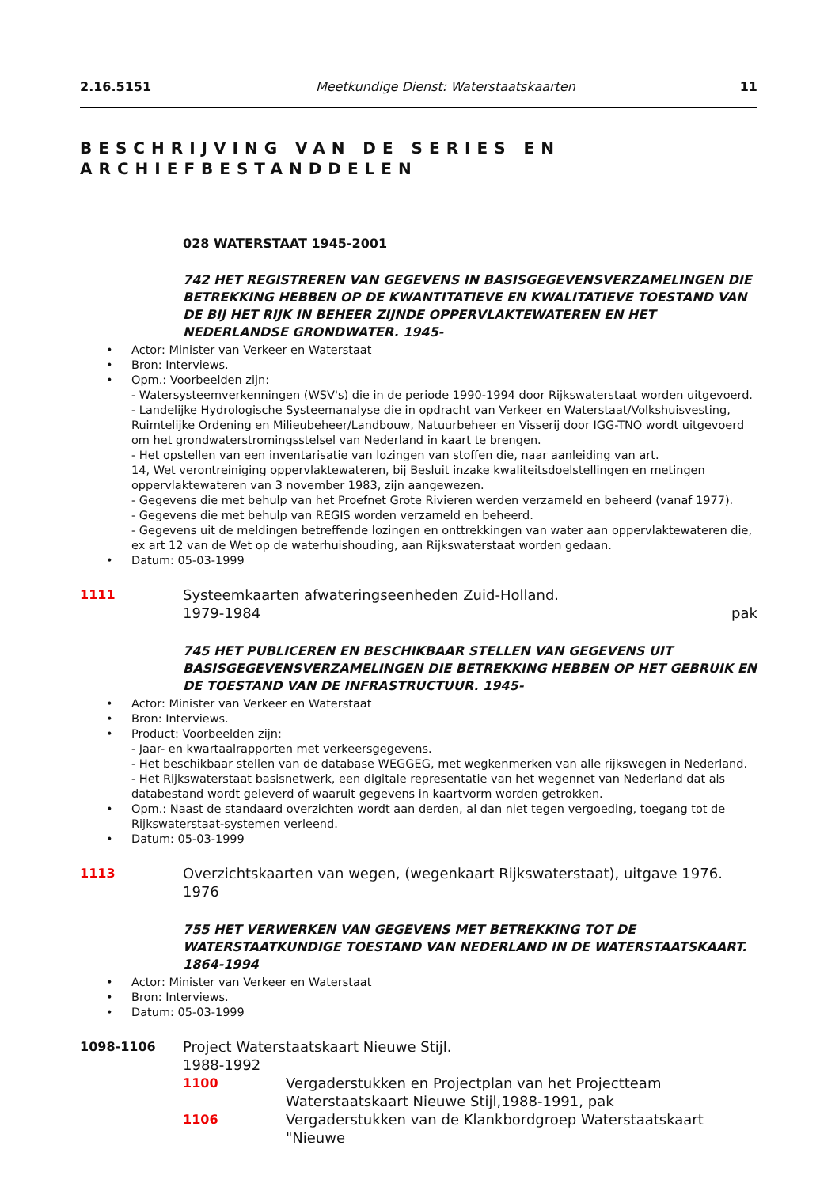2.16.5151 Meetkundige Dienst: Waterstaatskaarten 11
BESCHRIJVING VAN DE SERIES EN ARCHIEFBESTANDDELEN
028 WATERSTAAT 1945-2001
742 HET REGISTREREN VAN GEGEVENS IN BASISGEGEVENSVERZAMELINGEN DIE BETREKKING HEBBEN OP DE KWANTITATIEVE EN KWALITATIEVE TOESTAND VAN DE BIJ HET RIJK IN BEHEER ZIJNDE OPPERVLAKTEWATEREN EN HET NEDERLANDSE GRONDWATER. 1945-
• Actor: Minister van Verkeer en Waterstaat
• Bron: Interviews.
• Opm.: Voorbeelden zijn:
- Watersysteemverkenningen (WSV's) die in de periode 1990-1994 door Rijkswaterstaat worden uitgevoerd.
- Landelijke Hydrologische Systeemanalyse die in opdracht van Verkeer en Waterstaat/Volkshuisvesting, Ruimtelijke Ordening en Milieubeheer/Landbouw, Natuurbeheer en Visserij door IGG-TNO wordt uitgevoerd om het grondwaterstromingsstelsel van Nederland in kaart te brengen.
- Het opstellen van een inventarisatie van lozingen van stoffen die, naar aanleiding van art.
14, Wet verontreiniging oppervlaktewateren, bij Besluit inzake kwaliteitsdoelstellingen en metingen oppervlaktewateren van 3 november 1983, zijn aangewezen.
- Gegevens die met behulp van het Proefnet Grote Rivieren werden verzameld en beheerd (vanaf 1977).
- Gegevens die met behulp van REGIS worden verzameld en beheerd.
- Gegevens uit de meldingen betreffende lozingen en onttrekkingen van water aan oppervlaktewateren die, ex art 12 van de Wet op de waterhuishouding, aan Rijkswaterstaat worden gedaan.
• Datum: 05-03-1999
1111 Systeemkaarten afwateringseenheden Zuid-Holland.
1979-1984 pak
745 HET PUBLICEREN EN BESCHIKBAAR STELLEN VAN GEGEVENS UIT BASISGEGEVENSVERZAMELINGEN DIE BETREKKING HEBBEN OP HET GEBRUIK EN DE TOESTAND VAN DE INFRASTRUCTUUR. 1945-
• Actor: Minister van Verkeer en Waterstaat
• Bron: Interviews.
• Product: Voorbeelden zijn:
- Jaar- en kwartaalrapporten met verkeersgegevens.
- Het beschikbaar stellen van de database WEGGEG, met wegkenmerken van alle rijkswegen in Nederland.
- Het Rijkswaterstaat basisnetwerk, een digitale representatie van het wegennet van Nederland dat als databestand wordt geleverd of waaruit gegevens in kaartvorm worden getrokken.
• Opm.: Naast de standaard overzichten wordt aan derden, al dan niet tegen vergoeding, toegang tot de Rijkswaterstaat-systemen verleend.
• Datum: 05-03-1999
1113 Overzichtskaarten van wegen, (wegenkaart Rijkswaterstaat), uitgave 1976.
1976
755 HET VERWERKEN VAN GEGEVENS MET BETREKKING TOT DE WATERSTAATKUNDIGE TOESTAND VAN NEDERLAND IN DE WATERSTAATSKAART. 1864-1994
• Actor: Minister van Verkeer en Waterstaat
• Bron: Interviews.
• Datum: 05-03-1999
1098-1106 Project Waterstaatskaart Nieuwe Stijl.
1988-1992
1100 Vergaderstukken en Projectplan van het Projectteam Waterstaatskaart Nieuwe Stijl,1988-1991, pak
1106 Vergaderstukken van de Klankbordgroep Waterstaatskaart "Nieuwe